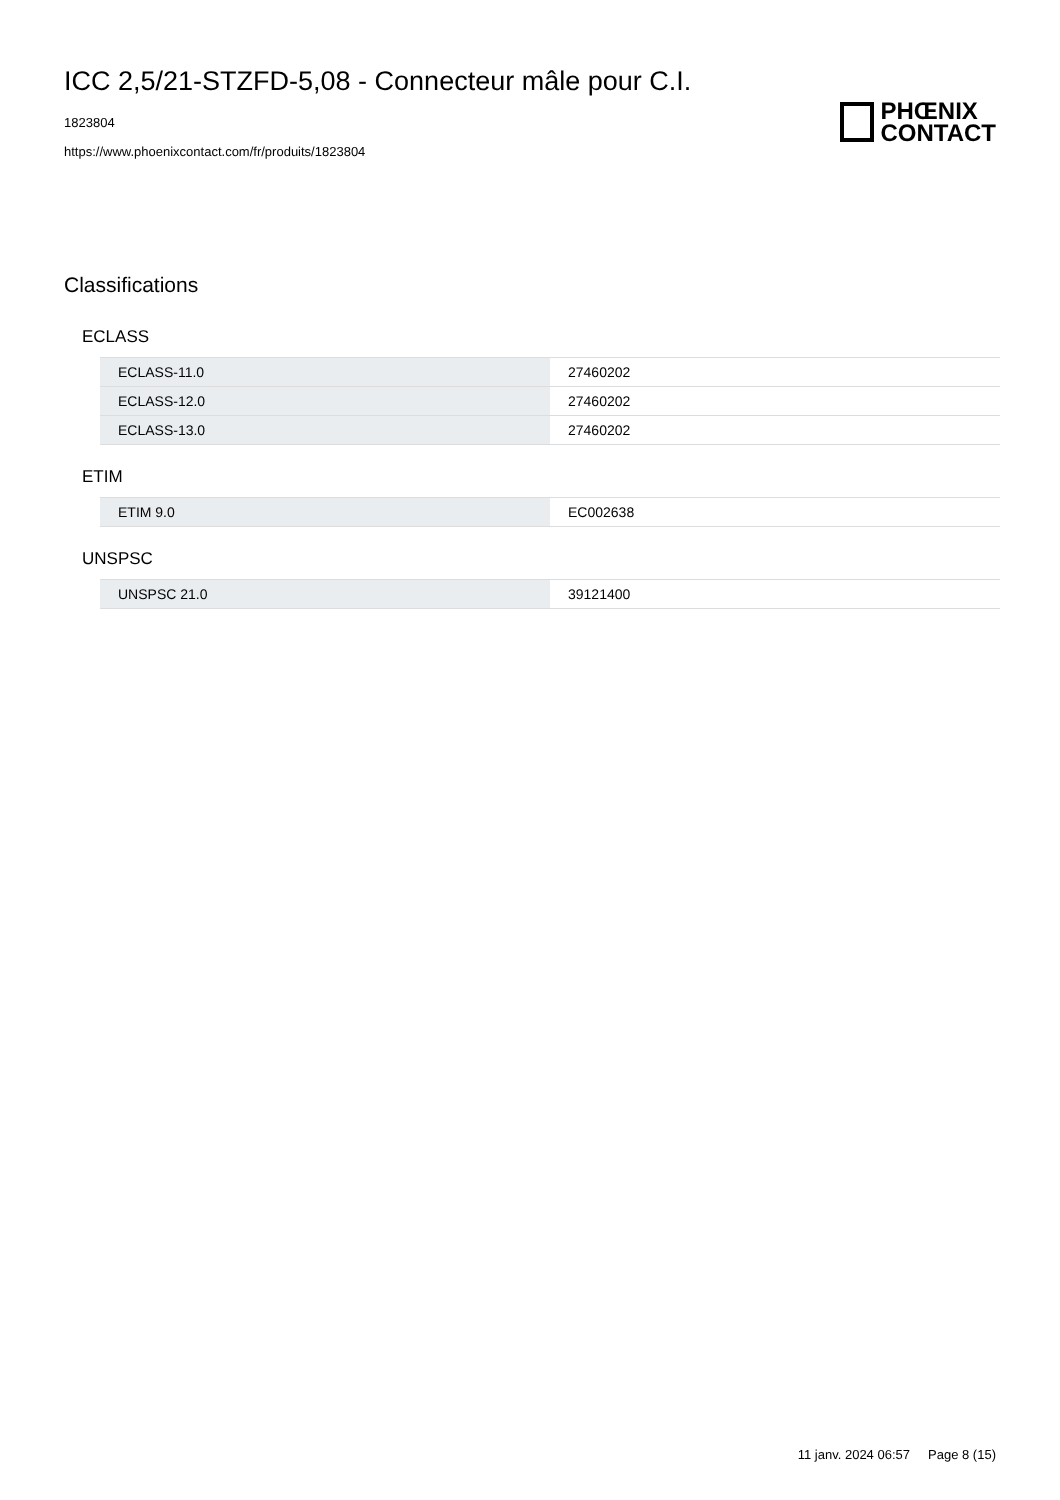ICC 2,5/21-STZFD-5,08 - Connecteur mâle pour C.I.
1823804
https://www.phoenixcontact.com/fr/produits/1823804
PHŒNIX
CONTACT
Classifications
ECLASS
| ECLASS-11.0 | 27460202 |
| ECLASS-12.0 | 27460202 |
| ECLASS-13.0 | 27460202 |
ETIM
| ETIM 9.0 | EC002638 |
UNSPSC
| UNSPSC 21.0 | 39121400 |
11 janv. 2024 06:57 Page 8 (15)